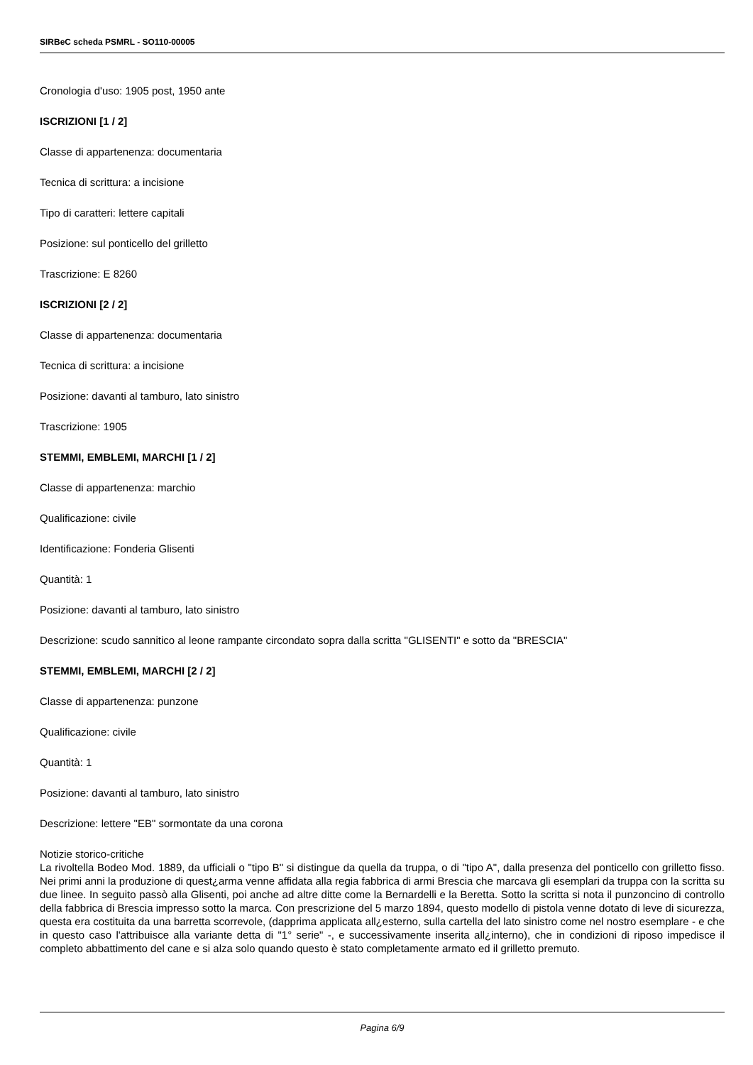SIRBeC scheda PSMRL - SO110-00005
Cronologia d'uso: 1905 post, 1950 ante
ISCRIZIONI [1 / 2]
Classe di appartenenza: documentaria
Tecnica di scrittura: a incisione
Tipo di caratteri: lettere capitali
Posizione: sul ponticello del grilletto
Trascrizione: E 8260
ISCRIZIONI [2 / 2]
Classe di appartenenza: documentaria
Tecnica di scrittura: a incisione
Posizione: davanti al tamburo, lato sinistro
Trascrizione: 1905
STEMMI, EMBLEMI, MARCHI [1 / 2]
Classe di appartenenza: marchio
Qualificazione: civile
Identificazione: Fonderia Glisenti
Quantità: 1
Posizione: davanti al tamburo, lato sinistro
Descrizione: scudo sannitico al leone rampante circondato sopra dalla scritta "GLISENTI" e sotto da "BRESCIA"
STEMMI, EMBLEMI, MARCHI [2 / 2]
Classe di appartenenza: punzone
Qualificazione: civile
Quantità: 1
Posizione: davanti al tamburo, lato sinistro
Descrizione: lettere "EB" sormontate da una corona
Notizie storico-critiche
La rivoltella Bodeo Mod. 1889, da ufficiali o "tipo B" si distingue da quella da truppa, o di "tipo A", dalla presenza del ponticello con grilletto fisso. Nei primi anni la produzione di quest¿arma venne affidata alla regia fabbrica di armi Brescia che marcava gli esemplari da truppa con la scritta su due linee. In seguito passò alla Glisenti, poi anche ad altre ditte come la Bernardelli e la Beretta. Sotto la scritta si nota il punzoncino di controllo della fabbrica di Brescia impresso sotto la marca. Con prescrizione del 5 marzo 1894, questo modello di pistola venne dotato di leve di sicurezza, questa era costituita da una barretta scorrevole, (dapprima applicata all¿esterno, sulla cartella del lato sinistro come nel nostro esemplare - e che in questo caso l'attribuisce alla variante detta di "1° serie" -, e successivamente inserita all¿interno), che in condizioni di riposo impedisce il completo abbattimento del cane e si alza solo quando questo è stato completamente armato ed il grilletto premuto.
Pagina 6/9